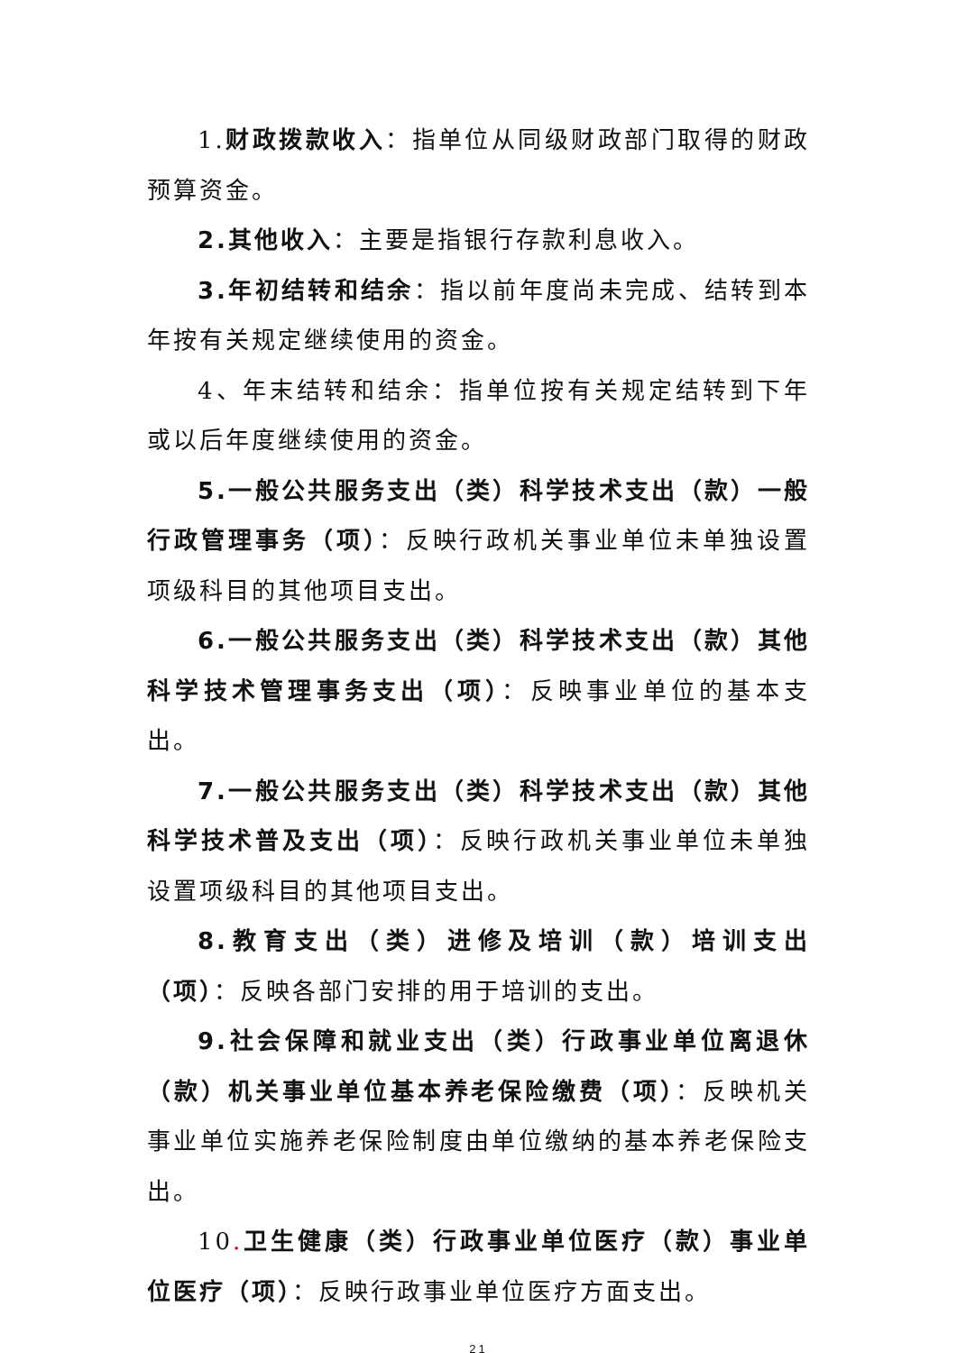1.财政拨款收入：指单位从同级财政部门取得的财政预算资金。
2.其他收入：主要是指银行存款利息收入。
3.年初结转和结余：指以前年度尚未完成、结转到本年按有关规定继续使用的资金。
4、年末结转和结余：指单位按有关规定结转到下年或以后年度继续使用的资金。
5.一般公共服务支出（类）科学技术支出（款）一般行政管理事务（项）：反映行政机关事业单位未单独设置项级科目的其他项目支出。
6.一般公共服务支出（类）科学技术支出（款）其他科学技术管理事务支出（项）：反映事业单位的基本支出。
7.一般公共服务支出（类）科学技术支出（款）其他科学技术普及支出（项）：反映行政机关事业单位未单独设置项级科目的其他项目支出。
8.教育支出（类）进修及培训（款）培训支出（项）：反映各部门安排的用于培训的支出。
9.社会保障和就业支出（类）行政事业单位离退休（款）机关事业单位基本养老保险缴费（项）：反映机关事业单位实施养老保险制度由单位缴纳的基本养老保险支出。
10. 卫生健康（类）行政事业单位医疗（款）事业单位医疗（项）：反映行政事业单位医疗方面支出。
21